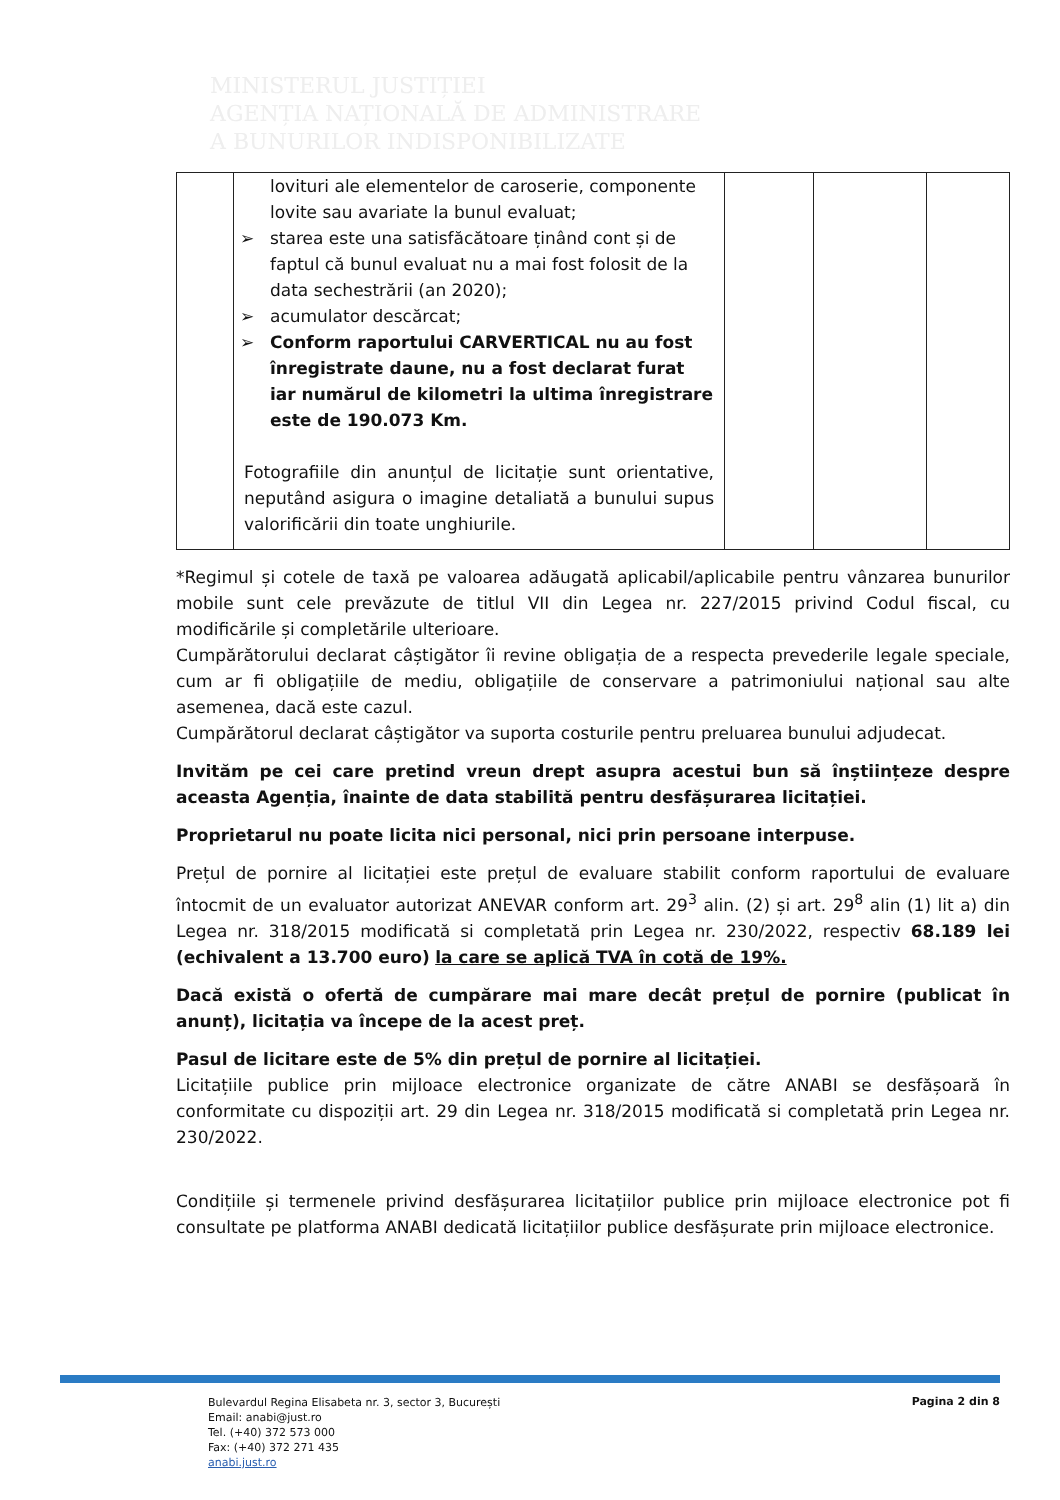MINISTERUL JUSTIȚIEI
AGENȚIA NAȚIONALĂ DE ADMINISTRARE
A BUNURILOR INDISPONIBILIZATE
| | lovituri ale elementelor de caroserie, componente lovite sau avariate la bunul evaluat; ➢ starea este una satisfăcătoare ținând cont și de faptul că bunul evaluat nu a mai fost folosit de la data sechestrării (an 2020); ➢ acumulator descărcat; ➢ Conform raportului CARVERTICAL nu au fost înregistrate daune, nu a fost declarat furat iar numărul de kilometri la ultima înregistrare este de 190.073 Km. Fotografiile din anunțul de licitație sunt orientative, neputând asigura o imagine detaliată a bunului supus valorificării din toate unghiurile. | | | |
*Regimul și cotele de taxă pe valoarea adăugată aplicabil/aplicabile pentru vânzarea bunurilor mobile sunt cele prevăzute de titlul VII din Legea nr. 227/2015 privind Codul fiscal, cu modificările și completările ulterioare.
Cumpărătorului declarat câștigător îi revine obligația de a respecta prevederile legale speciale, cum ar fi obligațiile de mediu, obligațiile de conservare a patrimoniului național sau alte asemenea, dacă este cazul.
Cumpărătorul declarat câștigător va suporta costurile pentru preluarea bunului adjudecat.
Invităm pe cei care pretind vreun drept asupra acestui bun să înștiințeze despre aceasta Agenția, înainte de data stabilită pentru desfășurarea licitației.
Proprietarul nu poate licita nici personal, nici prin persoane interpuse.
Prețul de pornire al licitației este prețul de evaluare stabilit conform raportului de evaluare întocmit de un evaluator autorizat ANEVAR conform art. 29<sup>3</sup> alin. (2) și art. 29<sup>8</sup> alin (1) lit a) din Legea nr. 318/2015 modificată si completată prin Legea nr. 230/2022, respectiv 68.189 lei (echivalent a 13.700 euro) la care se aplică TVA în cotă de 19%.
Dacă există o ofertă de cumpărare mai mare decât prețul de pornire (publicat în anunț), licitația va începe de la acest preț.
Pasul de licitare este de 5% din prețul de pornire al licitației.
Licitațiile publice prin mijloace electronice organizate de către ANABI se desfășoară în conformitate cu dispoziții art. 29 din Legea nr. 318/2015 modificată si completată prin Legea nr. 230/2022.
Condițiile și termenele privind desfășurarea licitațiilor publice prin mijloace electronice pot fi consultate pe platforma ANABI dedicată licitațiilor publice desfășurate prin mijloace electronice.
Bulevardul Regina Elisabeta nr. 3, sector 3, București
Email: anabi@just.ro
Tel. (+40) 372 573 000
Fax: (+40) 372 271 435
anabi.just.ro
Pagina 2 din 8